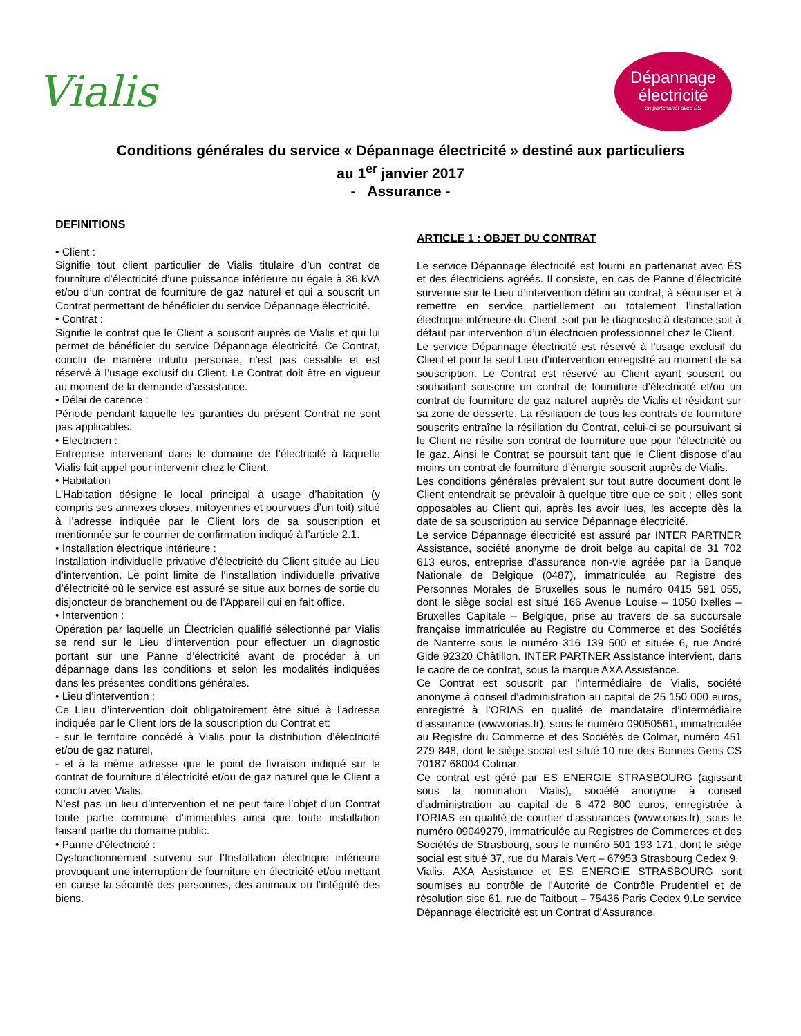Vialis
Dépannage
électricité
en partenariat avec ÉS
Conditions générales du service « Dépannage électricité » destiné aux particuliers
au 1<sup>er</sup> janvier 2017
- Assurance -
DEFINITIONS
• Client :
Signifie tout client particulier de Vialis titulaire d’un contrat de fourniture d’électricité d’une puissance inférieure ou égale à 36 kVA et/ou d’un contrat de fourniture de gaz naturel et qui a souscrit un Contrat permettant de bénéficier du service Dépannage électricité.
• Contrat :
Signifie le contrat que le Client a souscrit auprès de Vialis et qui lui permet de bénéficier du service Dépannage électricité. Ce Contrat, conclu de manière intuitu personae, n’est pas cessible et est réservé à l’usage exclusif du Client. Le Contrat doit être en vigueur au moment de la demande d’assistance.
• Délai de carence :
Période pendant laquelle les garanties du présent Contrat ne sont pas applicables.
• Electricien :
Entreprise intervenant dans le domaine de l’électricité à laquelle Vialis fait appel pour intervenir chez le Client.
• Habitation
L’Habitation désigne le local principal à usage d’habitation (y compris ses annexes closes, mitoyennes et pourvues d’un toit) situé à l’adresse indiquée par le Client lors de sa souscription et mentionnée sur le courrier de confirmation indiqué à l’article 2.1.
• Installation électrique intérieure :
Installation individuelle privative d’électricité du Client située au Lieu d’intervention. Le point limite de l’installation individuelle privative d’électricité où le service est assuré se situe aux bornes de sortie du disjoncteur de branchement ou de l’Appareil qui en fait office.
• Intervention :
Opération par laquelle un Électricien qualifié sélectionné par Vialis se rend sur le Lieu d’intervention pour effectuer un diagnostic portant sur une Panne d’électricité avant de procéder à un dépannage dans les conditions et selon les modalités indiquées dans les présentes conditions générales.
• Lieu d’intervention :
Ce Lieu d’intervention doit obligatoirement être situé à l’adresse indiquée par le Client lors de la souscription du Contrat et:
- sur le territoire concédé à Vialis pour la distribution d’électricité et/ou de gaz naturel,
- et à la même adresse que le point de livraison indiqué sur le contrat de fourniture d’électricité et/ou de gaz naturel que le Client a conclu avec Vialis.
N’est pas un lieu d’intervention et ne peut faire l’objet d’un Contrat toute partie commune d’immeubles ainsi que toute installation faisant partie du domaine public.
• Panne d’électricité :
Dysfonctionnement survenu sur l’Installation électrique intérieure provoquant une interruption de fourniture en électricité et/ou mettant en cause la sécurité des personnes, des animaux ou l’intégrité des biens.
ARTICLE 1 : OBJET DU CONTRAT
Le service Dépannage électricité est fourni en partenariat avec ÉS et des électriciens agréés. Il consiste, en cas de Panne d’électricité survenue sur le Lieu d’intervention défini au contrat, à sécuriser et à remettre en service partiellement ou totalement l’installation électrique intérieure du Client, soit par le diagnostic à distance soit à défaut par intervention d’un électricien professionnel chez le Client.
Le service Dépannage électricité est réservé à l’usage exclusif du Client et pour le seul Lieu d’intervention enregistré au moment de sa souscription. Le Contrat est réservé au Client ayant souscrit ou souhaitant souscrire un contrat de fourniture d’électricité et/ou un contrat de fourniture de gaz naturel auprès de Vialis et résidant sur sa zone de desserte. La résiliation de tous les contrats de fourniture souscrits entraîne la résiliation du Contrat, celui-ci se poursuivant si le Client ne résilie son contrat de fourniture que pour l’électricité ou le gaz. Ainsi le Contrat se poursuit tant que le Client dispose d’au moins un contrat de fourniture d’énergie souscrit auprès de Vialis.
Les conditions générales prévalent sur tout autre document dont le Client entendrait se prévaloir à quelque titre que ce soit ; elles sont opposables au Client qui, après les avoir lues, les accepte dès la date de sa souscription au service Dépannage électricité.
Le service Dépannage électricité est assuré par INTER PARTNER Assistance, société anonyme de droit belge au capital de 31 702 613 euros, entreprise d’assurance non-vie agréée par la Banque Nationale de Belgique (0487), immatriculée au Registre des Personnes Morales de Bruxelles sous le numéro 0415 591 055, dont le siège social est situé 166 Avenue Louise – 1050 Ixelles – Bruxelles Capitale – Belgique, prise au travers de sa succursale française immatriculée au Registre du Commerce et des Sociétés de Nanterre sous le numéro 316 139 500 et située 6, rue André Gide 92320 Châtillon. INTER PARTNER Assistance intervient, dans le cadre de ce contrat, sous la marque AXA Assistance.
Ce Contrat est souscrit par l’intermédiaire de Vialis, société anonyme à conseil d’administration au capital de 25 150 000 euros, enregistré à l’ORIAS en qualité de mandataire d’intermédiaire d’assurance (www.orias.fr), sous le numéro 09050561, immatriculée au Registre du Commerce et des Sociétés de Colmar, numéro 451 279 848, dont le siège social est situé 10 rue des Bonnes Gens CS 70187 68004 Colmar.
Ce contrat est géré par ES ENERGIE STRASBOURG (agissant sous la nomination Vialis), société anonyme à conseil d’administration au capital de 6 472 800 euros, enregistrée à l’ORIAS en qualité de courtier d’assurances (www.orias.fr), sous le numéro 09049279, immatriculée au Registres de Commerces et des Sociétés de Strasbourg, sous le numéro 501 193 171, dont le siège social est situé 37, rue du Marais Vert – 67953 Strasbourg Cedex 9.
Vialis, AXA Assistance et ES ENERGIE STRASBOURG sont soumises au contrôle de l’Autorité de Contrôle Prudentiel et de résolution sise 61, rue de Taitbout – 75436 Paris Cedex 9.Le service Dépannage électricité est un Contrat d’Assurance,